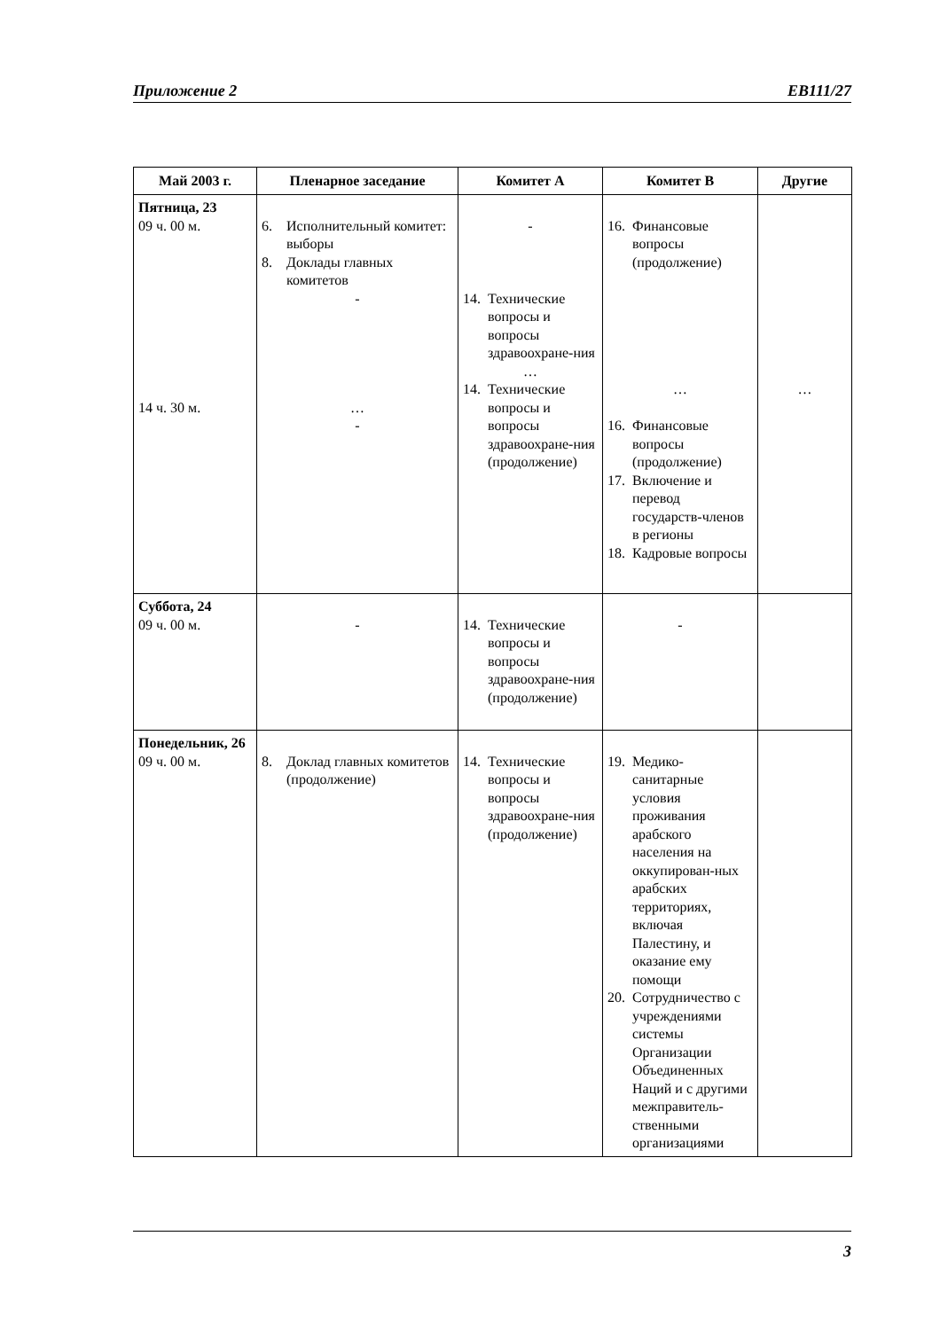Приложение 2 EB111/27
| Май 2003 г. | Пленарное заседание | Комитет А | Комитет В | Другие |
| --- | --- | --- | --- | --- |
| Пятница, 23 09 ч. 00 м. 14 ч. 30 м. | 6. Исполнительный комитет: выборы 8. Доклады главных комитетов - … - | - 14. Технические вопросы и вопросы здравоохране-ния … 14. Технические вопросы и вопросы здравоохране-ния (продолжение) | 16. Финансовые вопросы (продолжение) … 16. Финансовые вопросы (продолжение) 17. Включение и перевод государств-членов в регионы 18. Кадровые вопросы | … |
| Суббота, 24 09 ч. 00 м. | - | 14. Технические вопросы и вопросы здравоохране-ния (продолжение) | - | |
| Понедельник, 26 09 ч. 00 м. | 8. Доклад главных комитетов (продолжение) | 14. Технические вопросы и вопросы здравоохране-ния (продолжение) | 19. Медико-санитарные условия проживания арабского населения на оккупирован-ных арабских территориях, включая Палестину, и оказание ему помощи 20. Сотрудничество с учреждениями системы Организации Объединенных Наций и с другими межправитель-ственными организациями | |
3